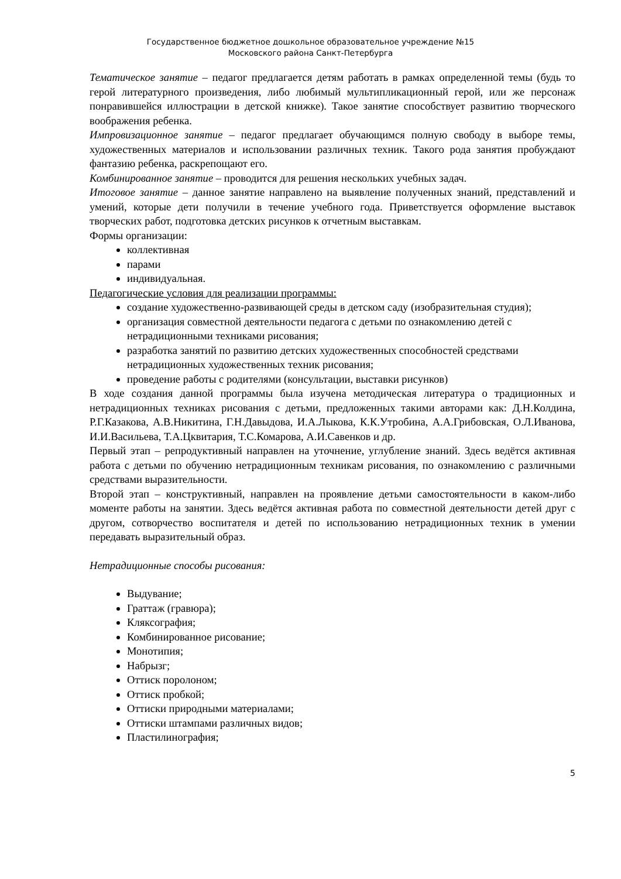Государственное бюджетное дошкольное образовательное учреждение №15
Московского района Санкт-Петербурга
Тематическое занятие – педагог предлагается детям работать в рамках определенной темы (будь то герой литературного произведения, либо любимый мультипликационный герой, или же персонаж понравившейся иллюстрации в детской книжке). Такое занятие способствует развитию творческого воображения ребенка.
Импровизационное занятие – педагог предлагает обучающимся полную свободу в выборе темы, художественных материалов и использовании различных техник. Такого рода занятия пробуждают фантазию ребенка, раскрепощают его.
Комбинированное занятие – проводится для решения нескольких учебных задач.
Итоговое занятие – данное занятие направлено на выявление полученных знаний, представлений и умений, которые дети получили в течение учебного года. Приветствуется оформление выставок творческих работ, подготовка детских рисунков к отчетным выставкам.
Формы организации:
коллективная
парами
индивидуальная.
Педагогические условия для реализации программы:
создание художественно-развивающей среды в детском саду (изобразительная студия);
организация совместной деятельности педагога с детьми по ознакомлению детей с нетрадиционными техниками рисования;
разработка занятий по развитию детских художественных способностей средствами нетрадиционных художественных техник рисования;
проведение работы с родителями (консультации, выставки рисунков)
В ходе создания данной программы была изучена методическая литература о традиционных и нетрадиционных техниках рисования с детьми, предложенных такими авторами как: Д.Н.Колдина, Р.Г.Казакова, А.В.Никитина, Г.Н.Давыдова, И.А.Лыкова, К.К.Утробина, А.А.Грибовская, О.Л.Иванова, И.И.Васильева, Т.А.Цквитария, Т.С.Комарова, А.И.Савенков и др.
Первый этап – репродуктивный направлен на уточнение, углубление знаний. Здесь ведётся активная работа с детьми по обучению нетрадиционным техникам рисования, по ознакомлению с различными средствами выразительности.
Второй этап – конструктивный, направлен на проявление детьми самостоятельности в каком-либо моменте работы на занятии. Здесь ведётся активная работа по совместной деятельности детей друг с другом, сотворчество воспитателя и детей по использованию нетрадиционных техник в умении передавать выразительный образ.
Нетрадиционные способы рисования:
Выдувание;
Граттаж (гравюра);
Кляксография;
Комбинированное рисование;
Монотипия;
Набрызг;
Оттиск поролоном;
Оттиск пробкой;
Оттиски природными материалами;
Оттиски штампами различных видов;
Пластилинография;
5